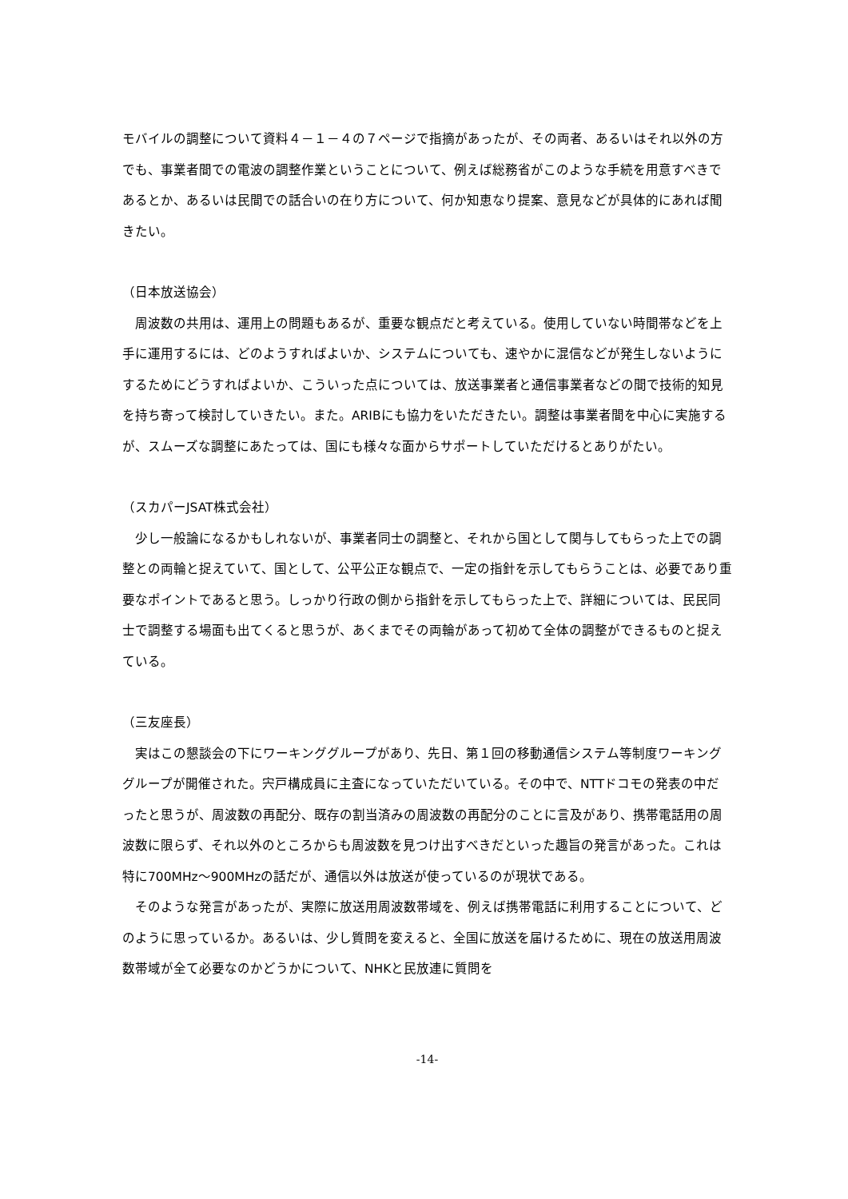モバイルの調整について資料４－１－４の７ページで指摘があったが、その両者、あるいはそれ以外の方でも、事業者間での電波の調整作業ということについて、例えば総務省がこのような手続を用意すべきであるとか、あるいは民間での話合いの在り方について、何か知恵なり提案、意見などが具体的にあれば聞きたい。
（日本放送協会）
周波数の共用は、運用上の問題もあるが、重要な観点だと考えている。使用していない時間帯などを上手に運用するには、どのようすればよいか、システムについても、速やかに混信などが発生しないようにするためにどうすればよいか、こういった点については、放送事業者と通信事業者などの間で技術的知見を持ち寄って検討していきたい。また。ARIBにも協力をいただきたい。調整は事業者間を中心に実施するが、スムーズな調整にあたっては、国にも様々な面からサポートしていただけるとありがたい。
（スカパーJSAT株式会社）
少し一般論になるかもしれないが、事業者同士の調整と、それから国として関与してもらった上での調整との両輪と捉えていて、国として、公平公正な観点で、一定の指針を示してもらうことは、必要であり重要なポイントであると思う。しっかり行政の側から指針を示してもらった上で、詳細については、民民同士で調整する場面も出てくると思うが、あくまでその両輪があって初めて全体の調整ができるものと捉えている。
（三友座長）
実はこの懇談会の下にワーキンググループがあり、先日、第１回の移動通信システム等制度ワーキンググループが開催された。宍戸構成員に主査になっていただいている。その中で、NTTドコモの発表の中だったと思うが、周波数の再配分、既存の割当済みの周波数の再配分のことに言及があり、携帯電話用の周波数に限らず、それ以外のところからも周波数を見つけ出すべきだといった趣旨の発言があった。これは特に700MHz～900MHzの話だが、通信以外は放送が使っているのが現状である。
そのような発言があったが、実際に放送用周波数帯域を、例えば携帯電話に利用することについて、どのように思っているか。あるいは、少し質問を変えると、全国に放送を届けるために、現在の放送用周波数帯域が全て必要なのかどうかについて、NHKと民放連に質問を
-14-